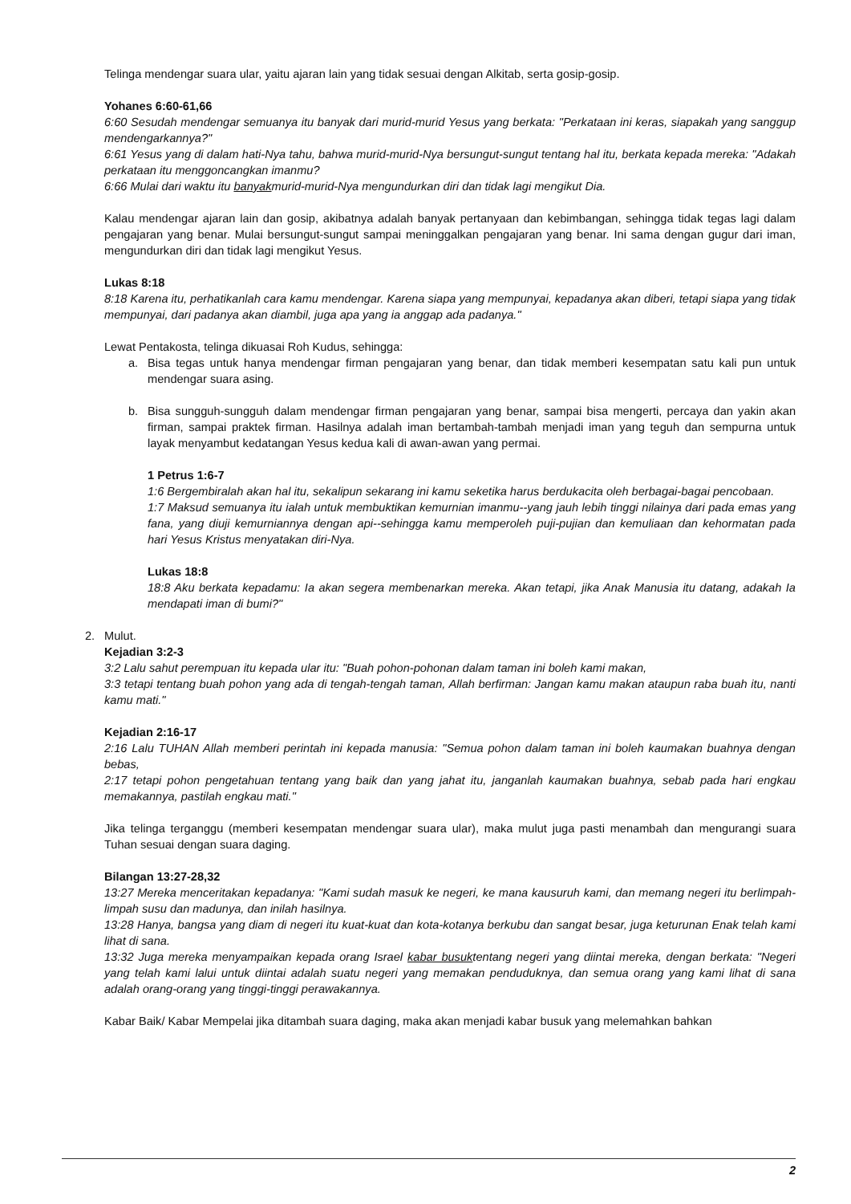Telinga mendengar suara ular, yaitu ajaran lain yang tidak sesuai dengan Alkitab, serta gosip-gosip.
Yohanes 6:60-61,66
6:60 Sesudah mendengar semuanya itu banyak dari murid-murid Yesus yang berkata: "Perkataan ini keras, siapakah yang sanggup mendengarkannya?"
6:61 Yesus yang di dalam hati-Nya tahu, bahwa murid-murid-Nya bersungut-sungut tentang hal itu, berkata kepada mereka: "Adakah perkataan itu menggoncangkan imanmu?
6:66 Mulai dari waktu itu banyakmurid-murid-Nya mengundurkan diri dan tidak lagi mengikut Dia.
Kalau mendengar ajaran lain dan gosip, akibatnya adalah banyak pertanyaan dan kebimbangan, sehingga tidak tegas lagi dalam pengajaran yang benar. Mulai bersungut-sungut sampai meninggalkan pengajaran yang benar. Ini sama dengan gugur dari iman, mengundurkan diri dan tidak lagi mengikut Yesus.
Lukas 8:18
8:18 Karena itu, perhatikanlah cara kamu mendengar. Karena siapa yang mempunyai, kepadanya akan diberi, tetapi siapa yang tidak mempunyai, dari padanya akan diambil, juga apa yang ia anggap ada padanya."
Lewat Pentakosta, telinga dikuasai Roh Kudus, sehingga:
a. Bisa tegas untuk hanya mendengar firman pengajaran yang benar, dan tidak memberi kesempatan satu kali pun untuk mendengar suara asing.
b. Bisa sungguh-sungguh dalam mendengar firman pengajaran yang benar, sampai bisa mengerti, percaya dan yakin akan firman, sampai praktek firman. Hasilnya adalah iman bertambah-tambah menjadi iman yang teguh dan sempurna untuk layak menyambut kedatangan Yesus kedua kali di awan-awan yang permai.
1 Petrus 1:6-7
1:6 Bergembiralah akan hal itu, sekalipun sekarang ini kamu seketika harus berdukacita oleh berbagai-bagai pencobaan.
1:7 Maksud semuanya itu ialah untuk membuktikan kemurnian imanmu--yang jauh lebih tinggi nilainya dari pada emas yang fana, yang diuji kemurniannya dengan api--sehingga kamu memperoleh puji-pujian dan kemuliaan dan kehormatan pada hari Yesus Kristus menyatakan diri-Nya.
Lukas 18:8
18:8 Aku berkata kepadamu: Ia akan segera membenarkan mereka. Akan tetapi, jika Anak Manusia itu datang, adakah Ia mendapati iman di bumi?"
2. Mulut.
Kejadian 3:2-3
3:2 Lalu sahut perempuan itu kepada ular itu: "Buah pohon-pohonan dalam taman ini boleh kami makan,
3:3 tetapi tentang buah pohon yang ada di tengah-tengah taman, Allah berfirman: Jangan kamu makan ataupun raba buah itu, nanti kamu mati."
Kejadian 2:16-17
2:16 Lalu TUHAN Allah memberi perintah ini kepada manusia: "Semua pohon dalam taman ini boleh kaumakan buahnya dengan bebas,
2:17 tetapi pohon pengetahuan tentang yang baik dan yang jahat itu, janganlah kaumakan buahnya, sebab pada hari engkau memakannya, pastilah engkau mati."
Jika telinga terganggu (memberi kesempatan mendengar suara ular), maka mulut juga pasti menambah dan mengurangi suara Tuhan sesuai dengan suara daging.
Bilangan 13:27-28,32
13:27 Mereka menceritakan kepadanya: "Kami sudah masuk ke negeri, ke mana kausuruh kami, dan memang negeri itu berlimpah-limpah susu dan madunya, dan inilah hasilnya.
13:28 Hanya, bangsa yang diam di negeri itu kuat-kuat dan kota-kotanya berkubu dan sangat besar, juga keturunan Enak telah kami lihat di sana.
13:32 Juga mereka menyampaikan kepada orang Israel kabar busuktentang negeri yang diintai mereka, dengan berkata: "Negeri yang telah kami lalui untuk diintai adalah suatu negeri yang memakan penduduknya, dan semua orang yang kami lihat di sana adalah orang-orang yang tinggi-tinggi perawakannya.
Kabar Baik/ Kabar Mempelai jika ditambah suara daging, maka akan menjadi kabar busuk yang melemahkan bahkan
2